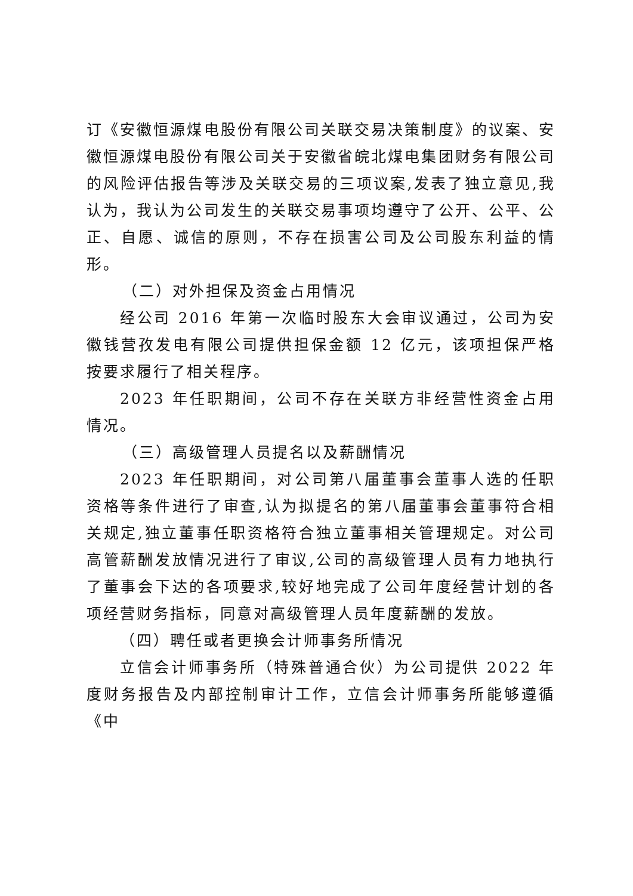订《安徽恒源煤电股份有限公司关联交易决策制度》的议案、安徽恒源煤电股份有限公司关于安徽省皖北煤电集团财务有限公司的风险评估报告等涉及关联交易的三项议案,发表了独立意见,我认为，我认为公司发生的关联交易事项均遵守了公开、公平、公正、自愿、诚信的原则，不存在损害公司及公司股东利益的情形。
（二）对外担保及资金占用情况
经公司 2016 年第一次临时股东大会审议通过，公司为安徽钱营孜发电有限公司提供担保金额 12 亿元，该项担保严格按要求履行了相关程序。
2023 年任职期间，公司不存在关联方非经营性资金占用情况。
（三）高级管理人员提名以及薪酬情况
2023 年任职期间，对公司第八届董事会董事人选的任职资格等条件进行了审查,认为拟提名的第八届董事会董事符合相关规定,独立董事任职资格符合独立董事相关管理规定。对公司高管薪酬发放情况进行了审议,公司的高级管理人员有力地执行了董事会下达的各项要求,较好地完成了公司年度经营计划的各项经营财务指标，同意对高级管理人员年度薪酬的发放。
（四）聘任或者更换会计师事务所情况
立信会计师事务所（特殊普通合伙）为公司提供 2022 年度财务报告及内部控制审计工作，立信会计师事务所能够遵循《中